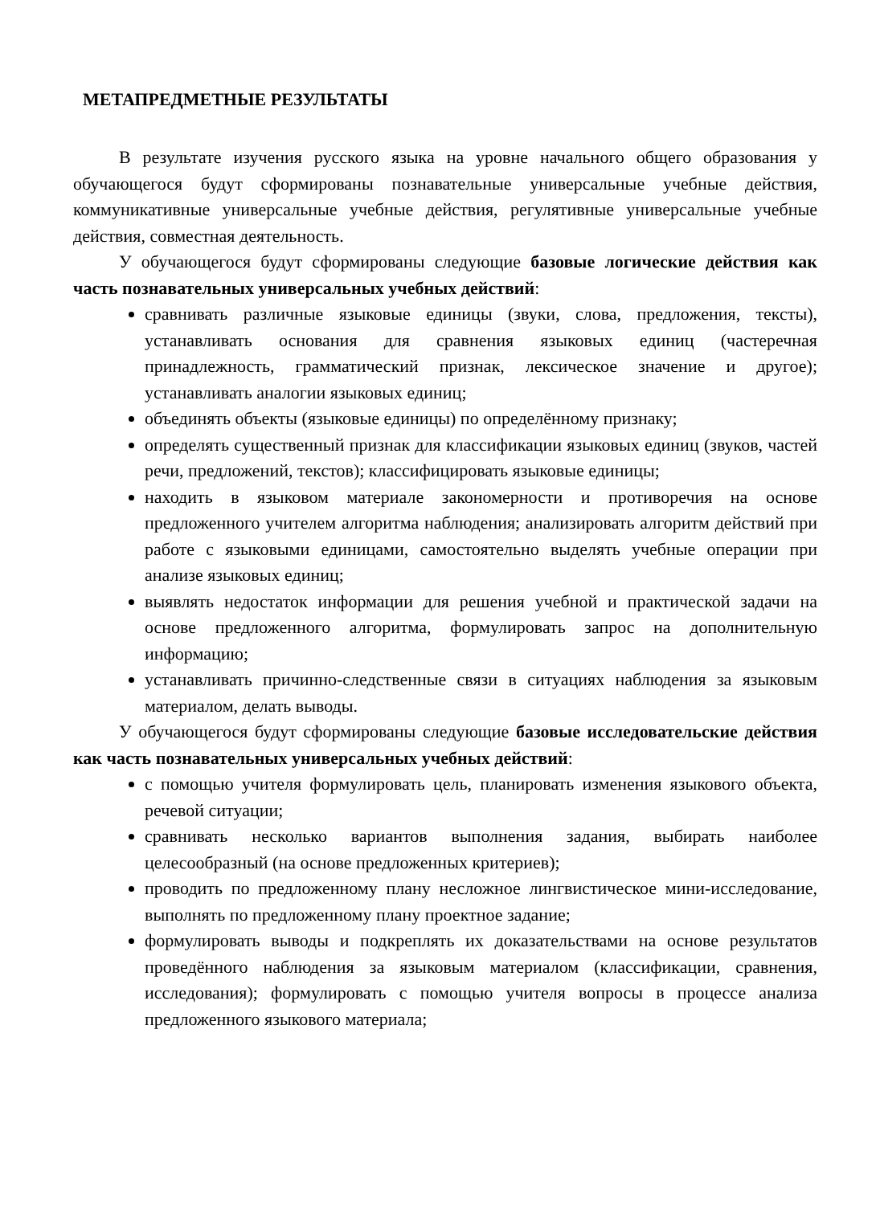МЕТАПРЕДМЕТНЫЕ РЕЗУЛЬТАТЫ
В результате изучения русского языка на уровне начального общего образования у обучающегося будут сформированы познавательные универсальные учебные действия, коммуникативные универсальные учебные действия, регулятивные универсальные учебные действия, совместная деятельность.
У обучающегося будут сформированы следующие базовые логические действия как часть познавательных универсальных учебных действий:
сравнивать различные языковые единицы (звуки, слова, предложения, тексты), устанавливать основания для сравнения языковых единиц (частеречная принадлежность, грамматический признак, лексическое значение и другое); устанавливать аналогии языковых единиц;
объединять объекты (языковые единицы) по определённому признаку;
определять существенный признак для классификации языковых единиц (звуков, частей речи, предложений, текстов); классифицировать языковые единицы;
находить в языковом материале закономерности и противоречия на основе предложенного учителем алгоритма наблюдения; анализировать алгоритм действий при работе с языковыми единицами, самостоятельно выделять учебные операции при анализе языковых единиц;
выявлять недостаток информации для решения учебной и практической задачи на основе предложенного алгоритма, формулировать запрос на дополнительную информацию;
устанавливать причинно-следственные связи в ситуациях наблюдения за языковым материалом, делать выводы.
У обучающегося будут сформированы следующие базовые исследовательские действия как часть познавательных универсальных учебных действий:
с помощью учителя формулировать цель, планировать изменения языкового объекта, речевой ситуации;
сравнивать несколько вариантов выполнения задания, выбирать наиболее целесообразный (на основе предложенных критериев);
проводить по предложенному плану несложное лингвистическое мини-исследование, выполнять по предложенному плану проектное задание;
формулировать выводы и подкреплять их доказательствами на основе результатов проведённого наблюдения за языковым материалом (классификации, сравнения, исследования); формулировать с помощью учителя вопросы в процессе анализа предложенного языкового материала;